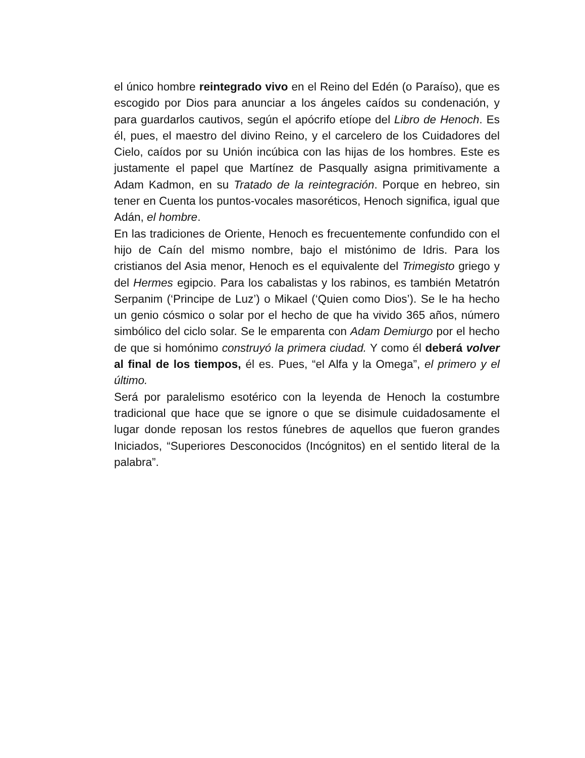el único hombre reintegrado vivo en el Reino del Edén (o Paraíso), que es escogido por Dios para anunciar a los ángeles caídos su condenación, y para guardarlos cautivos, según el apócrifo etíope del Libro de Henoch. Es él, pues, el maestro del divino Reino, y el carcelero de los Cuidadores del Cielo, caídos por su Unión incúbica con las hijas de los hombres. Este es justamente el papel que Martínez de Pasqually asigna primitivamente a Adam Kadmon, en su Tratado de la reintegración. Porque en hebreo, sin tener en Cuenta los puntos-vocales masoréticos, Henoch significa, igual que Adán, el hombre.
En las tradiciones de Oriente, Henoch es frecuentemente confundido con el hijo de Caín del mismo nombre, bajo el mistónimo de Idris. Para los cristianos del Asia menor, Henoch es el equivalente del Trimegisto griego y del Hermes egipcio. Para los cabalistas y los rabinos, es también Metatrón Serpanim (‘Principe de Luz’) o Mikael (‘Quien como Dios’). Se le ha hecho un genio cósmico o solar por el hecho de que ha vivido 365 años, número simbólico del ciclo solar. Se le emparenta con Adam Demiurgo por el hecho de que si homónimo construyó la primera ciudad. Y como él deberá volver al final de los tiempos, él es. Pues, “el Alfa y la Omega”, el primero y el último.
Será por paralelismo esotérico con la leyenda de Henoch la costumbre tradicional que hace que se ignore o que se disimule cuidadosamente el lugar donde reposan los restos fúnebres de aquellos que fueron grandes Iniciados, “Superiores Desconocidos (Incógnitos) en el sentido literal de la palabra”.